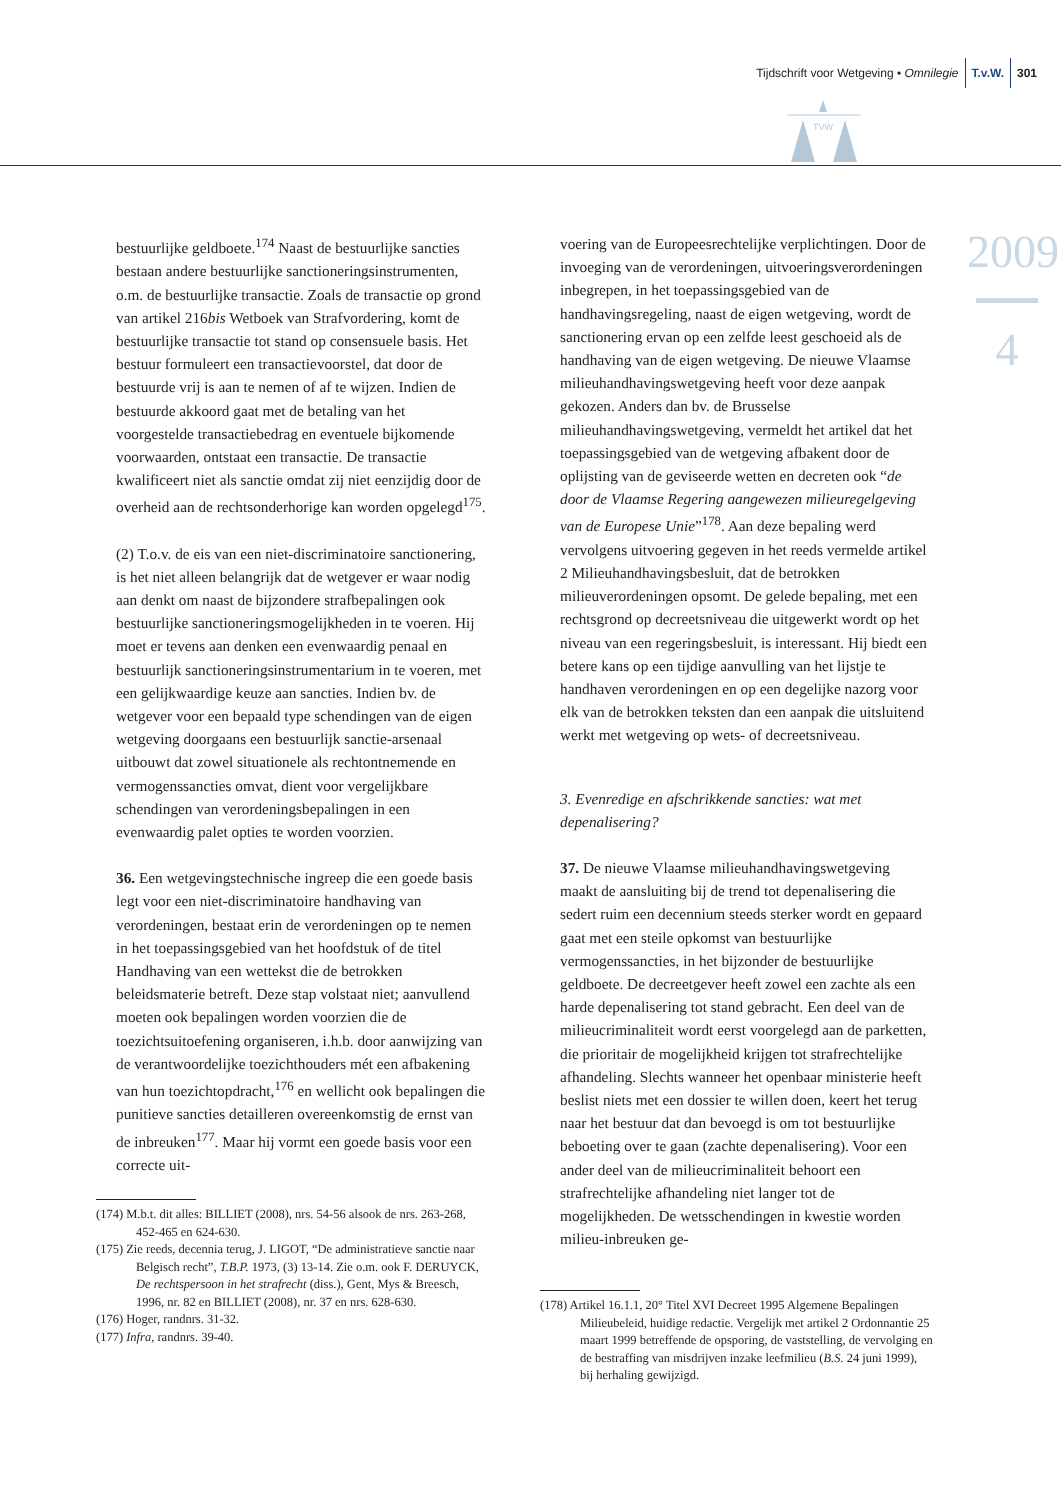Tijdschrift voor Wetgeving • Omnilegie T.v.W. 301
TVW
2009
4
bestuurlijke geldboete.<sup>174</sup> Naast de bestuurlijke sancties bestaan andere bestuurlijke sanctioneringsinstrumenten, o.m. de bestuurlijke transactie. Zoals de transactie op grond van artikel 216bis Wetboek van Strafvordering, komt de bestuurlijke transactie tot stand op consensuele basis. Het bestuur formuleert een transactievoorstel, dat door de bestuurde vrij is aan te nemen of af te wijzen. Indien de bestuurde akkoord gaat met de betaling van het voorgestelde transactiebedrag en eventuele bijkomende voorwaarden, ontstaat een transactie. De transactie kwalificeert niet als sanctie omdat zij niet eenzijdig door de overheid aan de rechtsonderhorige kan worden opgelegd<sup>175</sup>.
(2) T.o.v. de eis van een niet-discriminatoire sanctionering, is het niet alleen belangrijk dat de wetgever er waar nodig aan denkt om naast de bijzondere strafbepalingen ook bestuurlijke sanctioneringsmogelijkheden in te voeren. Hij moet er tevens aan denken een evenwaardig penaal en bestuurlijk sanctioneringsinstrumentarium in te voeren, met een gelijkwaardige keuze aan sancties. Indien bv. de wetgever voor een bepaald type schendingen van de eigen wetgeving doorgaans een bestuurlijk sanctie-arsenaal uitbouwt dat zowel situationele als rechtontnemende en vermogenssancties omvat, dient voor vergelijkbare schendingen van verordeningsbepalingen in een evenwaardig palet opties te worden voorzien.
36. Een wetgevingstechnische ingreep die een goede basis legt voor een niet-discriminatoire handhaving van verordeningen, bestaat erin de verordeningen op te nemen in het toepassingsgebied van het hoofdstuk of de titel Handhaving van een wettekst die de betrokken beleidsmaterie betreft. Deze stap volstaat niet; aanvullend moeten ook bepalingen worden voorzien die de toezichtsuitoefening organiseren, i.h.b. door aanwijzing van de verantwoordelijke toezichthouders mét een afbakening van hun toezichtopdracht,<sup>176</sup> en wellicht ook bepalingen die punitieve sancties detailleren overeenkomstig de ernst van de inbreuken<sup>177</sup>. Maar hij vormt een goede basis voor een correcte uit-
(174) M.b.t. dit alles: BILLIET (2008), nrs. 54-56 alsook de nrs. 263-268, 452-465 en 624-630.
(175) Zie reeds, decennia terug, J. LIGOT, “De administratieve sanctie naar Belgisch recht”, T.B.P. 1973, (3) 13-14. Zie o.m. ook F. DERUYCK, De rechtspersoon in het strafrecht (diss.), Gent, Mys & Breesch, 1996, nr. 82 en BILLIET (2008), nr. 37 en nrs. 628-630.
(176) Hoger, randnrs. 31-32.
(177) Infra, randnrs. 39-40.
voering van de Europeesrechtelijke verplichtingen. Door de invoeging van de verordeningen, uitvoeringsverordeningen inbegrepen, in het toepassingsgebied van de handhavingsregeling, naast de eigen wetgeving, wordt de sanctionering ervan op een zelfde leest geschoeid als de handhaving van de eigen wetgeving. De nieuwe Vlaamse milieuhandhavingswetgeving heeft voor deze aanpak gekozen. Anders dan bv. de Brusselse milieuhandhavingswetgeving, vermeldt het artikel dat het toepassingsgebied van de wetgeving afbakent door de oplijsting van de geviseerde wetten en decreten ook “de door de Vlaamse Regering aangewezen milieuregelgeving van de Europese Unie”<sup>178</sup>. Aan deze bepaling werd vervolgens uitvoering gegeven in het reeds vermelde artikel 2 Milieuhandhavingsbesluit, dat de betrokken milieuverordeningen opsomt. De gelede bepaling, met een rechtsgrond op decreetsniveau die uitgewerkt wordt op het niveau van een regeringsbesluit, is interessant. Hij biedt een betere kans op een tijdige aanvulling van het lijstje te handhaven verordeningen en op een degelijke nazorg voor elk van de betrokken teksten dan een aanpak die uitsluitend werkt met wetgeving op wets- of decreetsniveau.
3. Evenredige en afschrikkende sancties: wat met depenalisering?
37. De nieuwe Vlaamse milieuhandhavingswetgeving maakt de aansluiting bij de trend tot depenalisering die sedert ruim een decennium steeds sterker wordt en gepaard gaat met een steile opkomst van bestuurlijke vermogenssancties, in het bijzonder de bestuurlijke geldboete. De decreetgever heeft zowel een zachte als een harde depenalisering tot stand gebracht. Een deel van de milieucriminaliteit wordt eerst voorgelegd aan de parketten, die prioritair de mogelijkheid krijgen tot strafrechtelijke afhandeling. Slechts wanneer het openbaar ministerie heeft beslist niets met een dossier te willen doen, keert het terug naar het bestuur dat dan bevoegd is om tot bestuurlijke beboeting over te gaan (zachte depenalisering). Voor een ander deel van de milieucriminaliteit behoort een strafrechtelijke afhandeling niet langer tot de mogelijkheden. De wetsschendingen in kwestie worden milieu-inbreuken ge-
(178) Artikel 16.1.1, 20° Titel XVI Decreet 1995 Algemene Bepalingen Milieubeleid, huidige redactie. Vergelijk met artikel 2 Ordonnantie 25 maart 1999 betreffende de opsporing, de vaststelling, de vervolging en de bestraffing van misdrijven inzake leefmilieu (B.S. 24 juni 1999), bij herhaling gewijzigd.